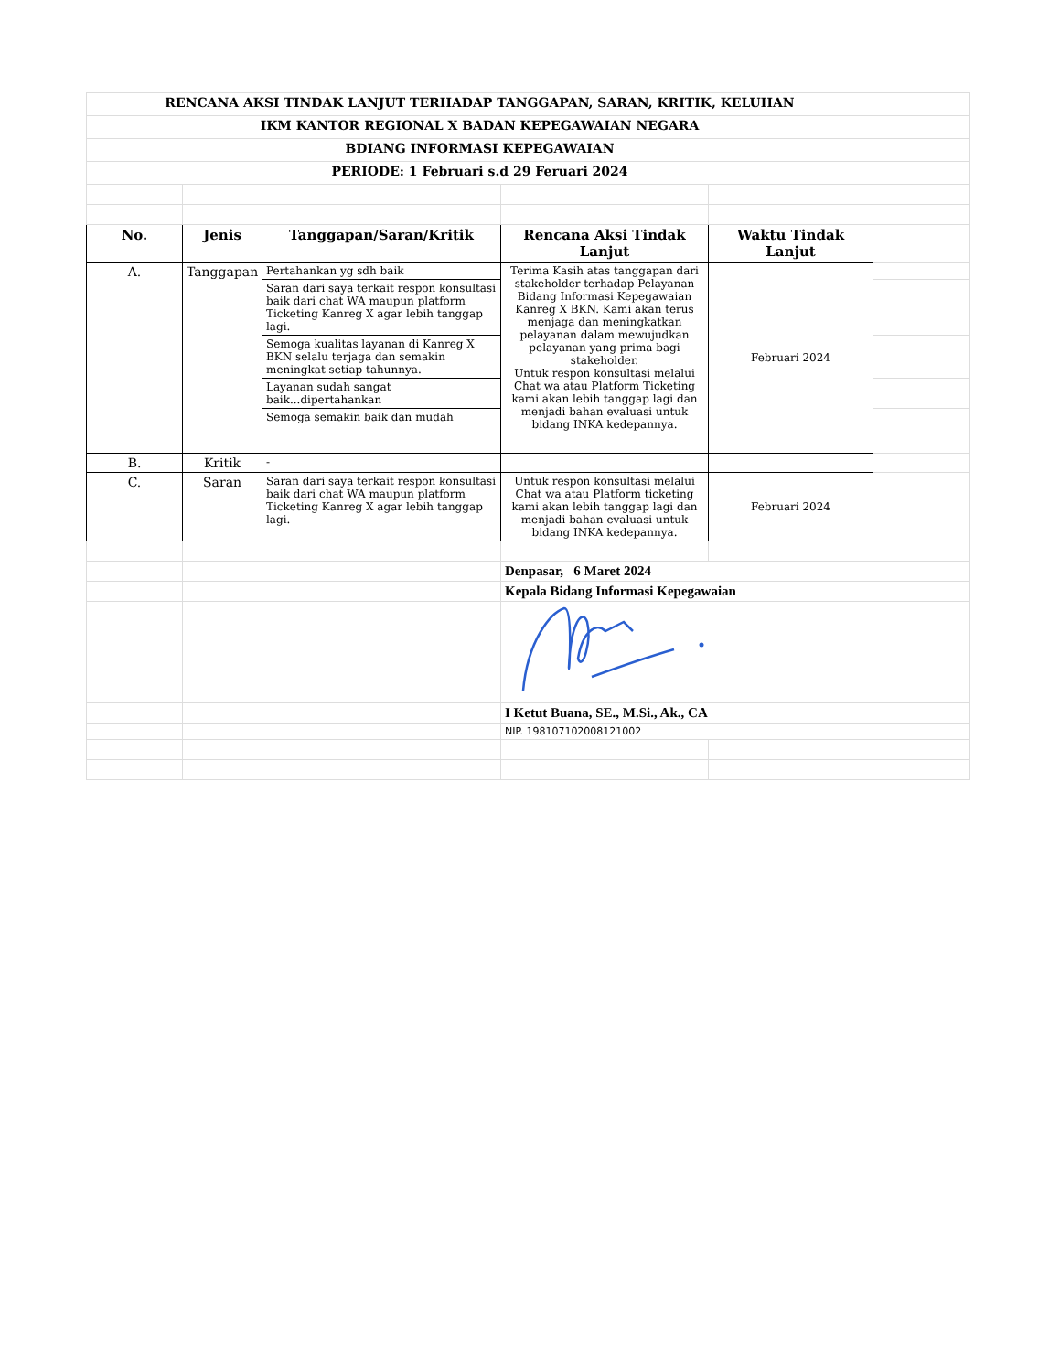| RENCANA AKSI TINDAK LANJUT TERHADAP TANGGAPAN, SARAN, KRITIK, KELUHAN | | | | | |
| IKM KANTOR REGIONAL X BADAN KEPEGAWAIAN NEGARA | | | | | |
| BDIANG INFORMASI KEPEGAWAIAN | | | | | |
| PERIODE: 1 Februari s.d 29 Feruari 2024 | | | | | |
| No. | Jenis | Tanggapan/Saran/Kritik | Rencana Aksi Tindak Lanjut | Waktu Tindak Lanjut | |
| A. | Tanggapan | Pertahankan yg sdh baik | Terima Kasih atas tanggapan dari stakeholder terhadap Pelayanan Bidang Informasi Kepegawaian Kanreg X BKN. Kami akan terus menjaga dan meningkatkan pelayanan dalam mewujudkan pelayanan yang prima bagi stakeholder. Untuk respon konsultasi melalui Chat wa atau Platform Ticketing kami akan lebih tanggap lagi dan menjadi bahan evaluasi untuk bidang INKA kedepannya. | Februari 2024 | |
| | | Saran dari saya terkait respon konsultasi baik dari chat WA maupun platform Ticketing Kanreg X agar lebih tanggap lagi. | | | |
| | | Semoga kualitas layanan di Kanreg X BKN selalu terjaga dan semakin meningkat setiap tahunnya. | | | |
| | | Layanan sudah sangat baik...dipertahankan | | | |
| | | Semoga semakin baik dan mudah | | | |
| B. | Kritik | - | | | |
| C. | Saran | Saran dari saya terkait respon konsultasi baik dari chat WA maupun platform Ticketing Kanreg X agar lebih tanggap lagi. | Untuk respon konsultasi melalui Chat wa atau Platform ticketing kami akan lebih tanggap lagi dan menjadi bahan evaluasi untuk bidang INKA kedepannya. | Februari 2024 | |
| | | | Denpasar, 6 Maret 2024 | | |
| | | | Kepala Bidang Informasi Kepegawaian | | |
| | | | I Ketut Buana, SE., M.Si., Ak., CA | | |
| | | | NIP. 198107102008121002 | | |